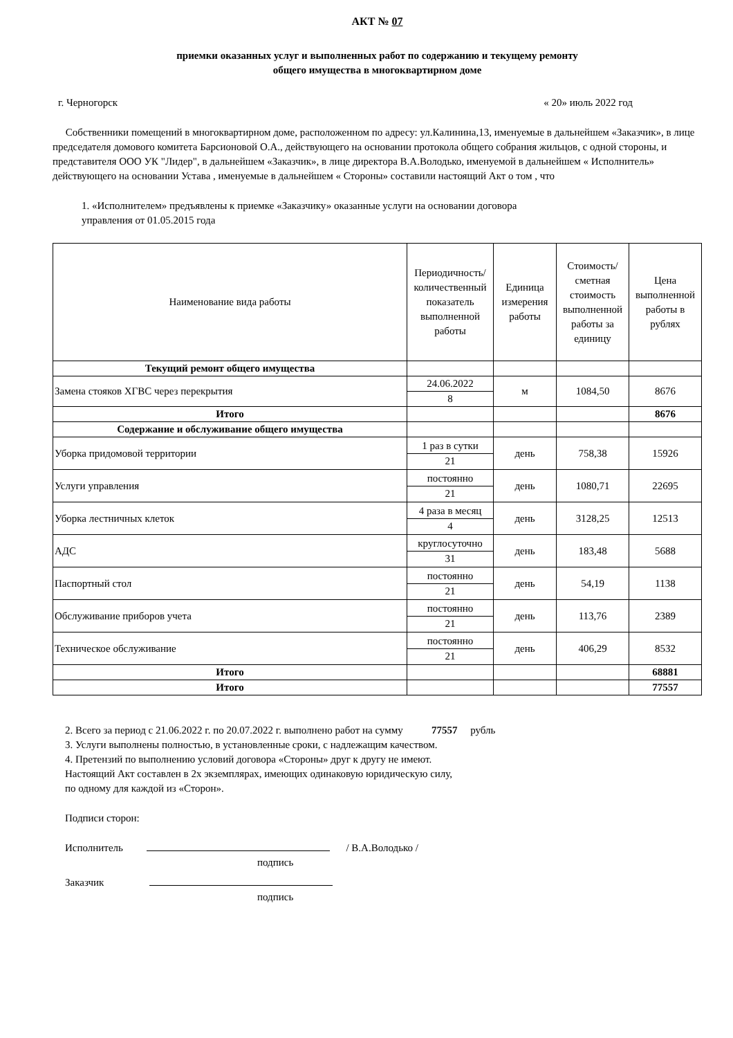АКТ № 07
приемки оказанных услуг и выполненных работ по содержанию и текущему ремонту
общего имущества в многоквартирном доме
г. Черногорск « 20» июль 2022 год
Собственники помещений в многоквартирном доме, расположенном по адресу: ул.Калинина,13, именуемые в дальнейшем «Заказчик», в лице председателя домового комитета Барсионовой О.А., действующего на основании протокола общего собрания жильцов, с одной стороны, и представителя ООО УК "Лидер", в дальнейшем «Заказчик», в лице директора В.А.Володько, именуемой в дальнейшем « Исполнитель» действующего на основании Устава , именуемые в дальнейшем « Стороны» составили настоящий Акт о том , что
1. «Исполнителем» предъявлены к приемке «Заказчику» оказанные услуги на основании договора
управления от 01.05.2015 года
| Наименование вида работы | Периодичность/ количественный показатель выполненной работы | Единица измерения работы | Стоимость/ сметная стоимость выполненной работы за единицу | Цена выполненной работы в рублях |
| --- | --- | --- | --- | --- |
| Текущий ремонт общего имущества | | | | |
| Замена стояков ХГВС через перекрытия | 24.06.2022 8 | м | 1084,50 | 8676 |
| Итого | | | | 8676 |
| Содержание и обслуживание общего имущества | | | | |
| Уборка придомовой территории | 1 раз в сутки 21 | день | 758,38 | 15926 |
| Услуги управления | постоянно 21 | день | 1080,71 | 22695 |
| Уборка лестничных клеток | 4 раза в месяц 4 | день | 3128,25 | 12513 |
| АДС | круглосуточно 31 | день | 183,48 | 5688 |
| Паспортный стол | постоянно 21 | день | 54,19 | 1138 |
| Обслуживание приборов учета | постоянно 21 | день | 113,76 | 2389 |
| Техническое обслуживание | постоянно 21 | день | 406,29 | 8532 |
| Итого | | | | 68881 |
| Итого | | | | 77557 |
2. Всего за период с 21.06.2022 г. по 20.07.2022 г. выполнено работ на сумму 77557 рубль
3. Услуги выполнены полностью, в установленные сроки, с надлежащим качеством.
4. Претензий по выполнению условий договора «Стороны» друг к другу не имеют.
Настоящий Акт составлен в 2х экземплярах, имеющих одинаковую юридическую силу,
по одному для каждой из «Сторон».
Подписи сторон:
Исполнитель / В.А.Володько /
подпись
Заказчик
подпись